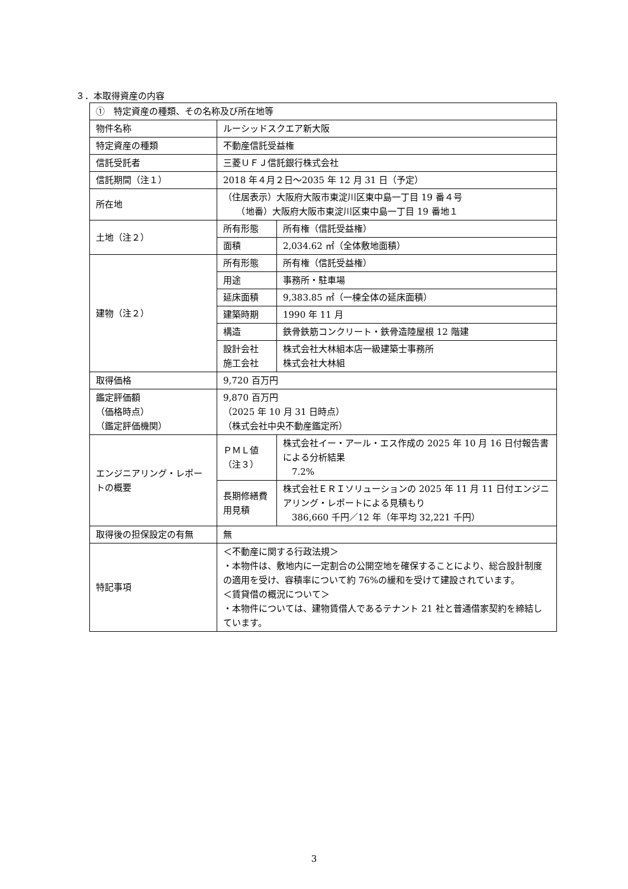３．本取得資産の内容
| ① 特定資産の種類、その名称及び所在地等 | | |
| 物件名称 | ルーシッドスクエア新大阪 | |
| 特定資産の種類 | 不動産信託受益権 | |
| 信託受託者 | 三菱ＵＦＪ信託銀行株式会社 | |
| 信託期間（注１） | 2018 年４月２日～2035 年 12 月 31 日（予定） | |
| 所在地 | （住居表示）大阪府大阪市東淀川区東中島一丁目 19 番４号 （地番）大阪府大阪市東淀川区東中島一丁目 19 番地１ | |
| 土地（注２） | 所有形態 | 所有権（信託受益権） |
| | 面積 | 2,034.62 ㎡（全体敷地面積） |
| 建物（注２） | 所有形態 | 所有権（信託受益権） |
| | 用途 | 事務所・駐車場 |
| | 延床面積 | 9,383.85 ㎡（一棟全体の延床面積） |
| | 建築時期 | 1990 年 11 月 |
| | 構造 | 鉄骨鉄筋コンクリート・鉄骨造陸屋根 12 階建 |
| | 設計会社 施工会社 | 株式会社大林組本店一級建築士事務所 株式会社大林組 |
| 取得価格 | 9,720 百万円 | |
| 鑑定評価額 （価格時点） （鑑定評価機関） | 9,870 百万円 （2025 年 10 月 31 日時点） （株式会社中央不動産鑑定所） | |
| エンジニアリング・レポートの概要 | ＰＭＬ値 （注３） | 株式会社イー・アール・エス作成の 2025 年 10 月 16 日付報告書による分析結果 7.2% |
| | 長期修繕費用見積 | 株式会社ＥＲＩソリューションの 2025 年 11 月 11 日付エンジニアリング・レポートによる見積もり 386,660 千円／12 年（年平均 32,221 千円） |
| 取得後の担保設定の有無 | 無 | |
| 特記事項 | ＜不動産に関する行政法規＞ ・本物件は、敷地内に一定割合の公開空地を確保することにより、総合設計制度の適用を受け、容積率について約 76%の緩和を受けて建設されています。 ＜賃貸借の概況について＞ ・本物件については、建物賃借人であるテナント 21 社と普通借家契約を締結しています。 | |
3